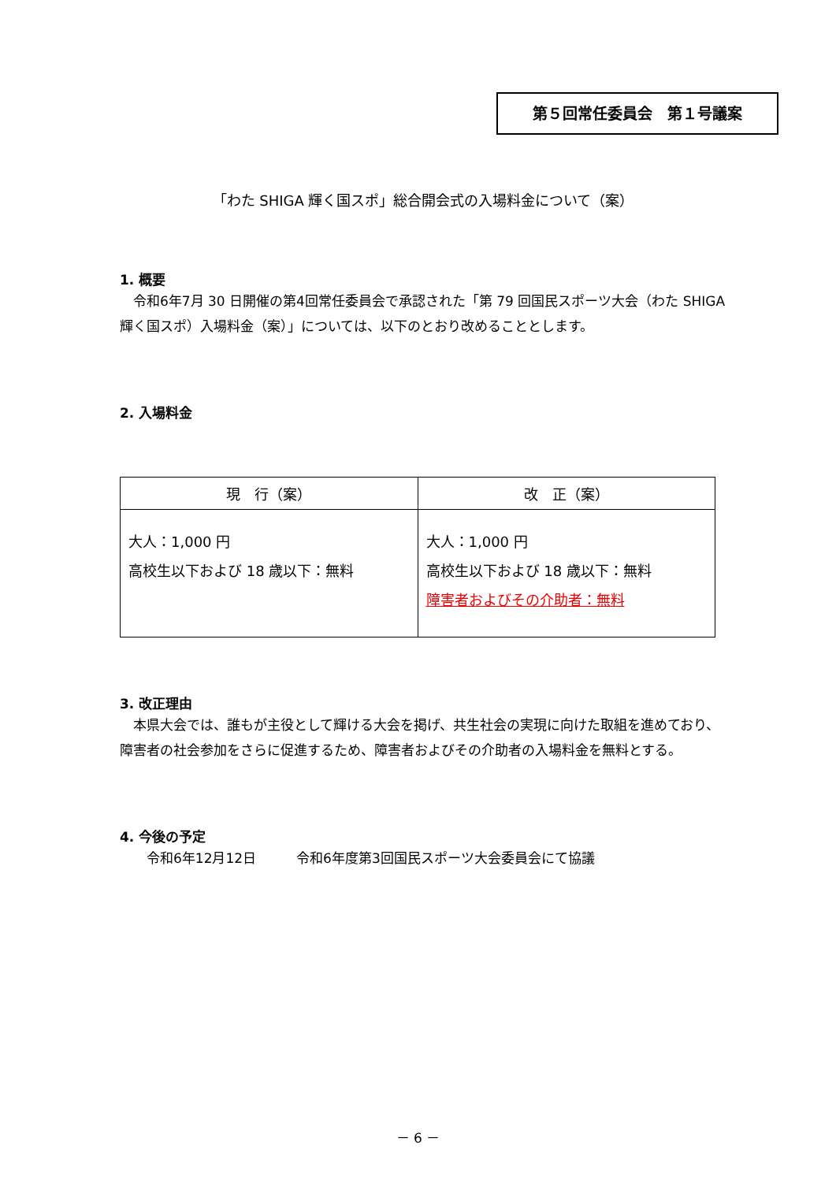第５回常任委員会　第１号議案
「わた SHIGA 輝く国スポ」総合開会式の入場料金について（案）
1. 概要
　令和6年7月 30 日開催の第4回常任委員会で承認された「第 79 回国民スポーツ大会（わた SHIGA 輝く国スポ）入場料金（案）」については、以下のとおり改めることとします。
2. 入場料金
| 現 行（案） | 改 正（案） |
| --- | --- |
| 大人：1,000 円 高校生以下および 18 歳以下：無料 | 大人：1,000 円 高校生以下および 18 歳以下：無料 障害者およびその介助者：無料 |
3. 改正理由
　本県大会では、誰もが主役として輝ける大会を掲げ、共生社会の実現に向けた取組を進めており、障害者の社会参加をさらに促進するため、障害者およびその介助者の入場料金を無料とする。
4. 今後の予定
　　令和6年12月12日　　　令和6年度第3回国民スポーツ大会委員会にて協議
－ 6 －